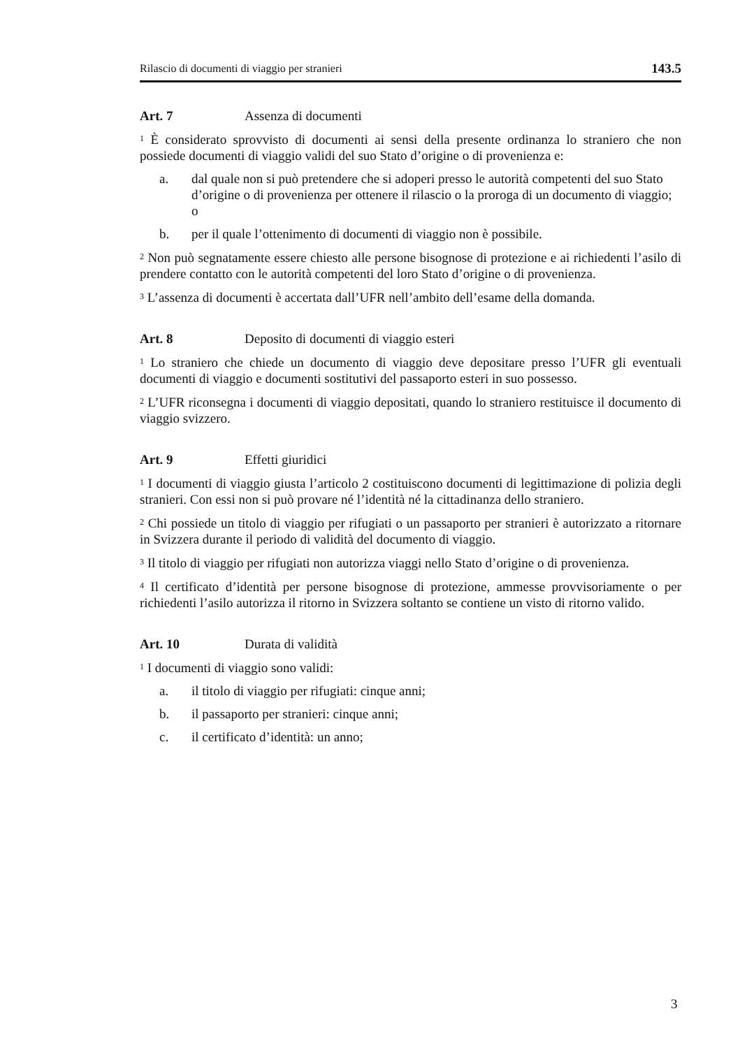Rilascio di documenti di viaggio per stranieri 143.5
Art. 7 Assenza di documenti
<sup>1</sup> È considerato sprovvisto di documenti ai sensi della presente ordinanza lo straniero che non possiede documenti di viaggio validi del suo Stato d’origine o di provenienza e:
a. dal quale non si può pretendere che si adoperi presso le autorità competenti del suo Stato d’origine o di provenienza per ottenere il rilascio o la proroga di un documento di viaggio; o
b. per il quale l’ottenimento di documenti di viaggio non è possibile.
<sup>2</sup> Non può segnatamente essere chiesto alle persone bisognose di protezione e ai richiedenti l’asilo di prendere contatto con le autorità competenti del loro Stato d’origine o di provenienza.
<sup>3</sup> L’assenza di documenti è accertata dall’UFR nell’ambito dell’esame della domanda.
Art. 8 Deposito di documenti di viaggio esteri
<sup>1</sup> Lo straniero che chiede un documento di viaggio deve depositare presso l’UFR gli eventuali documenti di viaggio e documenti sostitutivi del passaporto esteri in suo possesso.
<sup>2</sup> L’UFR riconsegna i documenti di viaggio depositati, quando lo straniero restituisce il documento di viaggio svizzero.
Art. 9 Effetti giuridici
<sup>1</sup> I documenti di viaggio giusta l’articolo 2 costituiscono documenti di legittimazione di polizia degli stranieri. Con essi non si può provare né l’identità né la cittadinanza dello straniero.
<sup>2</sup> Chi possiede un titolo di viaggio per rifugiati o un passaporto per stranieri è autorizzato a ritornare in Svizzera durante il periodo di validità del documento di viaggio.
<sup>3</sup> Il titolo di viaggio per rifugiati non autorizza viaggi nello Stato d’origine o di provenienza.
<sup>4</sup> Il certificato d’identità per persone bisognose di protezione, ammesse provvisoriamente o per richiedenti l’asilo autorizza il ritorno in Svizzera soltanto se contiene un visto di ritorno valido.
Art. 10 Durata di validità
<sup>1</sup> I documenti di viaggio sono validi:
a. il titolo di viaggio per rifugiati: cinque anni;
b. il passaporto per stranieri: cinque anni;
c. il certificato d’identità: un anno;
3